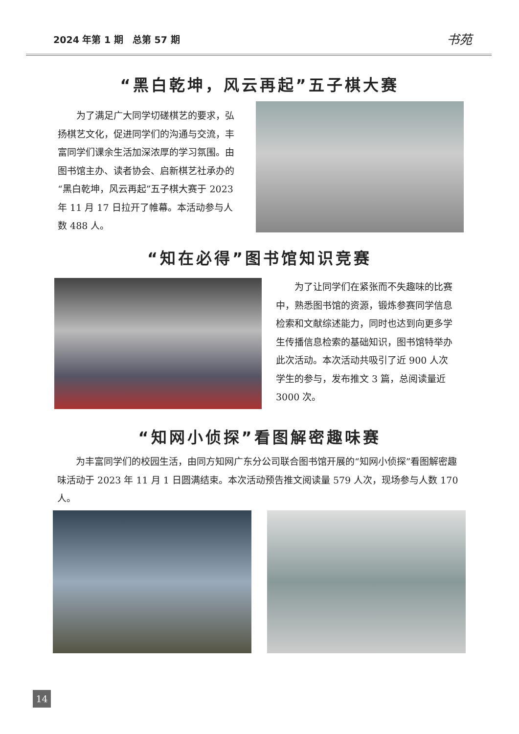2024 年第 1 期　总第 57 期 书苑
“黑白乾坤，风云再起”五子棋大赛
为了满足广大同学切磋棋艺的要求，弘扬棋艺文化，促进同学们的沟通与交流，丰富同学们课余生活加深浓厚的学习氛围。由图书馆主办、读者协会、启新棋艺社承办的“黑白乾坤，风云再起”五子棋大赛于 2023 年 11 月 17 日拉开了帷幕。本活动参与人数 488 人。
“知在必得”图书馆知识竞赛
为了让同学们在紧张而不失趣味的比赛中，熟悉图书馆的资源，锻炼参赛同学信息检索和文献综述能力，同时也达到向更多学生传播信息检索的基础知识，图书馆特举办此次活动。本次活动共吸引了近 900 人次学生的参与，发布推文 3 篇，总阅读量近 3000 次。
“知网小侦探”看图解密趣味赛
为丰富同学们的校园生活，由同方知网广东分公司联合图书馆开展的“知网小侦探”看图解密趣味活动于 2023 年 11 月 1 日圆满结束。本次活动预告推文阅读量 579 人次，现场参与人数 170 人。
14